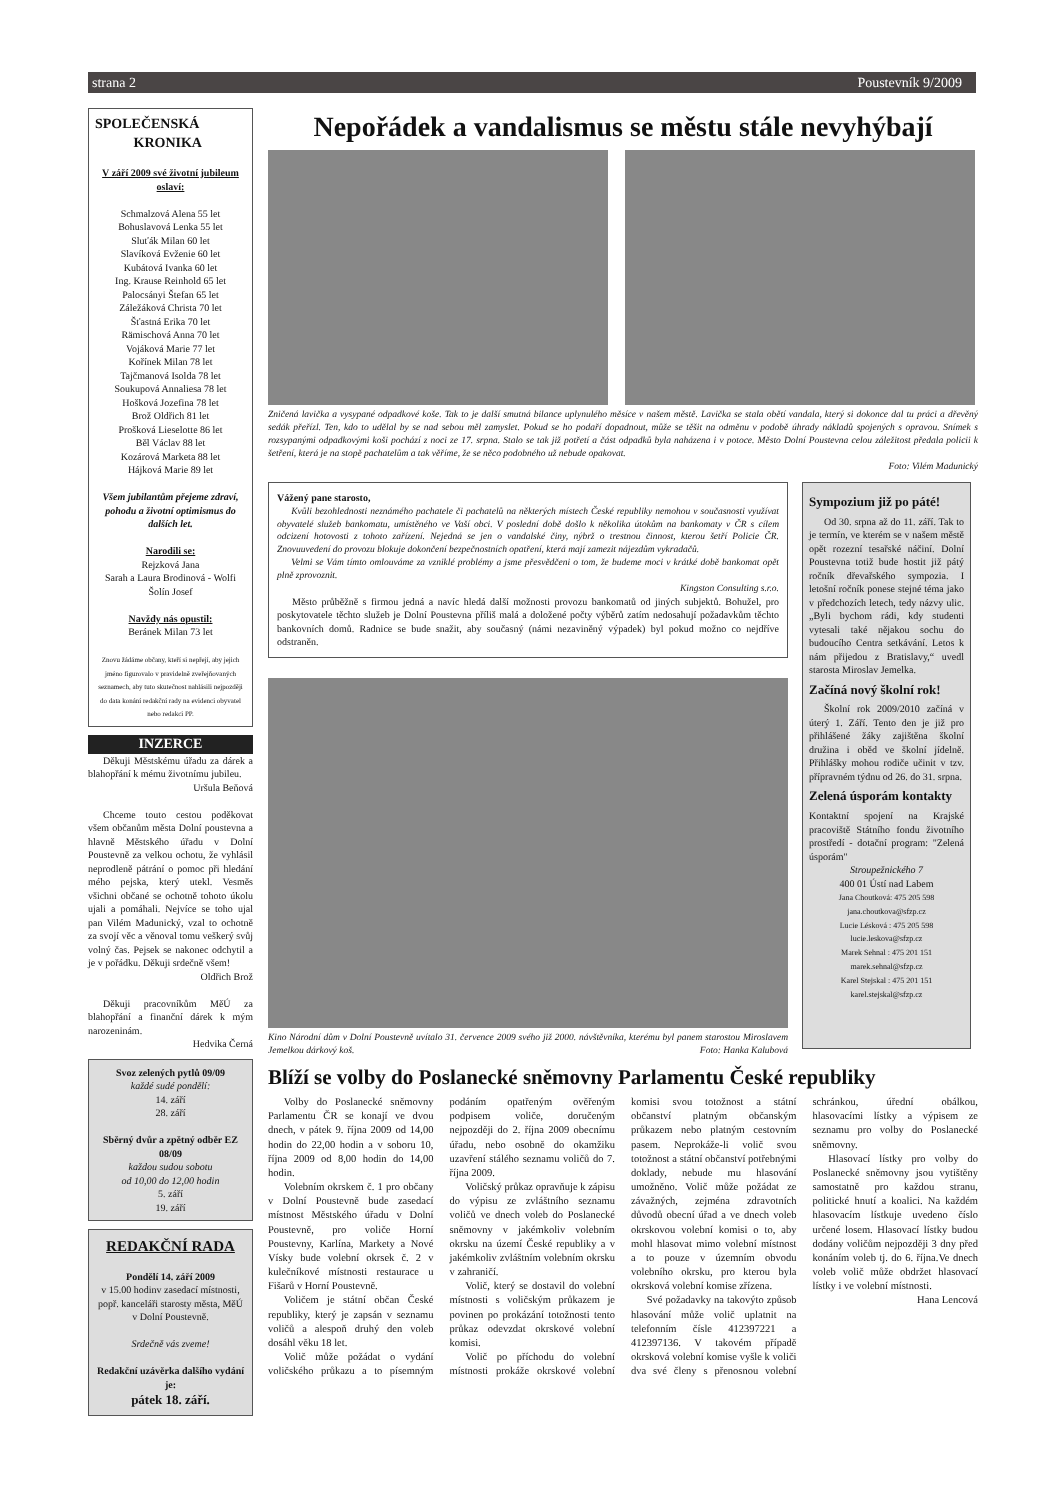strana 2 Poustevník 9/2009
SPOLEČENSKÁ
KRONIKA
V září 2009 své životní jubileum oslaví:
Schmalzová Alena 55 let
Bohuslavová Lenka 55 let
Sluťák Milan 60 let
Slavíková Evženie 60 let
Kubátová Ivanka 60 let
Ing. Krause Reinhold 65 let
Palocsányi Štefan 65 let
Záležáková Christa 70 let
Šťastná Erika 70 let
Rämischová Anna 70 let
Vojáková Marie 77 let
Kořínek Milan 78 let
Tajčmanová Isolda 78 let
Soukupová Annaliesa 78 let
Hošková Jozefina 78 let
Brož Oldřich 81 let
Prošková Lieselotte 86 let
Běl Václav 88 let
Kozárová Marketa 88 let
Hájková Marie 89 let
Všem jubilantům přejeme zdraví, pohodu a životní optimismus do dalších let.
Narodili se:
Rejzková Jana
Sarah a Laura Brodinová - Wolfi
Šolín Josef
Navždy nás opustil:
Beránek Milan 73 let
Znovu žádáme občany, kteří si nepřejí, aby jejich jméno figurovalo v pravidelně zveřejňovaných seznamech, aby tuto skutečnost nahlásili nejpozději do data konání redakční rady na evidenci obyvatel nebo redakci PP.
INZERCE
Děkuji Městskému úřadu za dárek a blahopřání k mému životnímu jubileu.
Uršula Beňová
Chceme touto cestou poděkovat všem občanům města Dolní poustevna a hlavně Městského úřadu v Dolní Poustevně za velkou ochotu, že vyhlásil neprodleně pátrání o pomoc při hledání mého pejska, který utekl. Vesměs všichni občané se ochotně tohoto úkolu ujali a pomáhali. Nejvíce se toho ujal pan Vilém Madunický, vzal to ochotně za svojí věc a věnoval tomu veškerý svůj volný čas. Pejsek se nakonec odchytil a je v pořádku. Děkuji srdečně všem!
Oldřich Brož
Děkuji pracovníkům MěÚ za blahopřání a finanční dárek k mým narozeninám.
Hedvika Černá
Svoz zelených pytlů 09/09
každé sudé pondělí:
14. září
28. září
Sběrný dvůr a zpětný odběr EZ 08/09
každou sudou sobotu
od 10,00 do 12,00 hodin
5. září
19. září
REDAKČNÍ RADA
Pondělí 14. září 2009
v 15.00 hodinv zasedací místnosti, popř. kanceláři starosty města, MěÚ v Dolní Poustevně.
Srdečně vás zveme!
Redakční uzávěrka dalšího vydání je:
pátek 18. září.
Nepořádek a vandalismus se městu stále nevyhýbají
Zničená lavička a vysypané odpadkové koše. Tak to je další smutná bilance uplynulého měsíce v našem městě. Lavička se stala obětí vandala, který si dokonce dal tu práci a dřevěný sedák přeřízl. Ten, kdo to udělal by se nad sebou měl zamyslet. Pokud se ho podaří dopadnout, může se těšit na odměnu v podobě úhrady nákladů spojených s opravou. Snímek s rozsypanými odpadkovými koši pochází z noci ze 17. srpna. Stalo se tak již potřetí a část odpadků byla naházena i v potoce. Město Dolní Poustevna celou záležitost předala policii k šetření, která je na stopě pachatelům a tak věříme, že se něco podobného už nebude opakovat.
Foto: Vilém Madunický
Vážený pane starosto,
Kvůli bezohlednosti neznámého pachatele či pachatelů na některých místech České republiky nemohou v současnosti využívat obyvatelé služeb bankomatu, umístěného ve Vaší obci. V poslední době došlo k několika útokům na bankomaty v ČR s cílem odcizení hotovosti z tohoto zařízení. Nejedná se jen o vandalské činy, nýbrž o trestnou činnost, kterou šetří Policie ČR. Znovuuvedení do provozu blokuje dokončení bezpečnostních opatření, která mají zamezit nájezdům vykradačů.
Velmi se Vám tímto omlouváme za vzniklé problémy a jsme přesvědčeni o tom, že budeme moci v krátké době bankomat opět plně zprovoznit.
Kingston Consulting s.r.o.
Město průběžně s firmou jedná a navíc hledá další možnosti provozu bankomatů od jiných subjektů. Bohužel, pro poskytovatele těchto služeb je Dolní Poustevna příliš malá a doložené počty výběrů zatím nedosahují požadavkům těchto bankovních domů. Radnice se bude snažit, aby současný (námi nezaviněný výpadek) byl pokud možno co nejdříve odstraněn.
Kino Národní dům v Dolní Poustevně uvítalo 31. července 2009 svého již 2000. návštěvníka, kterému byl panem starostou Miroslavem Jemelkou dárkový koš. Foto: Hanka Kalubová
Sympozium již po páté!
Od 30. srpna až do 11. září. Tak to je termín, ve kterém se v našem městě opět rozezní tesařské náčiní. Dolní Poustevna totiž bude hostit již pátý ročník dřevařského sympozia. I letošní ročník ponese stejné téma jako v předchozích letech, tedy názvy ulic. „Byli bychom rádi, kdy studenti vytesali také nějakou sochu do budoucího Centra setkávání. Letos k nám přijedou z Bratislavy,“ uvedl starosta Miroslav Jemelka.
Začíná nový školní rok!
Školní rok 2009/2010 začíná v úterý 1. Září. Tento den je již pro přihlášené žáky zajištěna školní družina i oběd ve školní jídelně. Přihlášky mohou rodiče učinit v tzv. přípravném týdnu od 26. do 31. srpna.
Zelená úsporám kontakty
Kontaktní spojení na Krajské pracoviště Státního fondu životního prostředí - dotační program: "Zelená úsporám"
Stroupežnického 7
400 01 Ústí nad Labem
Jana Choutková: 475 205 598
jana.choutkova@sfzp.cz
Lucie Lésková : 475 205 598
lucie.leskova@sfzp.cz
Marek Sehnal : 475 201 151
marek.sehnal@sfzp.cz
Karel Stejskal : 475 201 151
karel.stejskal@sfzp.cz
Blíží se volby do Poslanecké sněmovny Parlamentu České republiky
Volby do Poslanecké sněmovny Parlamentu ČR se konají ve dvou dnech, v pátek 9. října 2009 od 14,00 hodin do 22,00 hodin a v soboru 10, října 2009 od 8,00 hodin do 14,00 hodin.
Volebním okrskem č. 1 pro občany v Dolní Poustevně bude zasedací místnost Městského úřadu v Dolní Poustevně, pro voliče Horní Poustevny, Karlína, Markety a Nové Vísky bude volební okrsek č. 2 v kulečníkové místnosti restaurace u Fišarů v Horní Poustevně.
Voličem je státní občan České republiky, který je zapsán v seznamu voličů a alespoň druhý den voleb dosáhl věku 18 let.
Volič může požádat o vydání voličského průkazu a to písemným podáním opatřeným ověřeným podpisem voliče, doručeným nejpozději do 2. října 2009 obecnímu úřadu, nebo osobně do okamžiku uzavření stálého seznamu voličů do 7. října 2009.
Voličský průkaz opravňuje k zápisu do výpisu ze zvláštního seznamu voličů ve dnech voleb do Poslanecké sněmovny v jakémkoliv volebním okrsku na území České republiky a v jakémkoliv zvláštním volebním okrsku v zahraničí.
Volič, který se dostavil do volební místnosti s voličským průkazem je povinen po prokázání totožnosti tento průkaz odevzdat okrskové volební komisi.
Volič po příchodu do volební místnosti prokáže okrskové volební komisi svou totožnost a státní občanství platným občanským průkazem nebo platným cestovním pasem. Neprokáže-li volič svou totožnost a státní občanství potřebnými doklady, nebude mu hlasování umožněno. Volič může požádat ze závažných, zejména zdravotních důvodů obecní úřad a ve dnech voleb okrskovou volební komisi o to, aby mohl hlasovat mimo volební místnost a to pouze v územním obvodu volebního okrsku, pro kterou byla okrsková volební komise zřízena.
Své požadavky na takovýto způsob hlasování může volič uplatnit na telefonním čísle 412397221 a 412397136. V takovém případě okrsková volební komise vyšle k voliči dva své členy s přenosnou volební schránkou, úřední obálkou, hlasovacími lístky a výpisem ze seznamu pro volby do Poslanecké sněmovny.
Hlasovací lístky pro volby do Poslanecké sněmovny jsou vytištěny samostatně pro každou stranu, politické hnutí a koalici. Na každém hlasovacím lístkuje uvedeno číslo určené losem. Hlasovací lístky budou dodány voličům nejpozději 3 dny před konáním voleb tj. do 6. října.Ve dnech voleb volič může obdržet hlasovací lístky i ve volební místnosti.
Hana Lencová